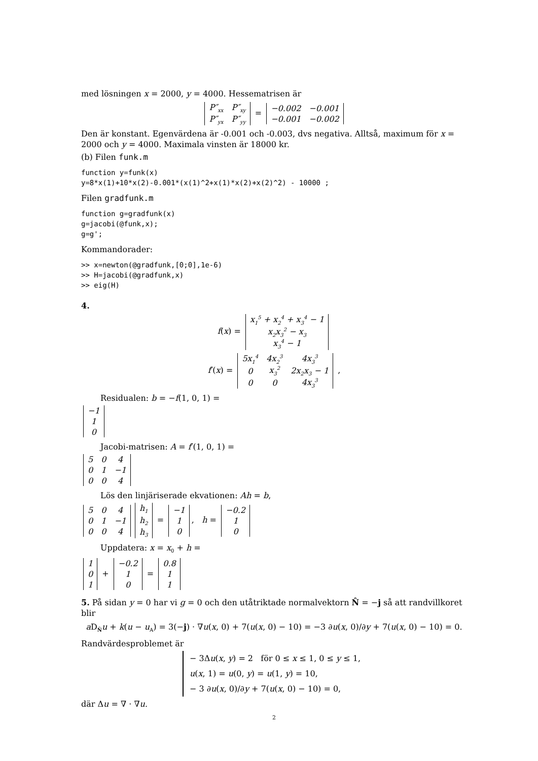med lösningen x = 2000, y = 4000. Hessematrisen är
| P″<sub>xx</sub> | P″<sub>xy</sub> |
| P″<sub>yx</sub> | P″<sub>yy</sub> |
=
| −0.002 | −0.001 |
| −0.001 | −0.002 |
Den är konstant. Egenvärdena är -0.001 och -0.003, dvs negativa. Alltså, maximum för x = 2000 och y = 4000. Maximala vinsten är 18000 kr.
(b) Filen funk.m
function y=funk(x)
y=8*x(1)+10*x(2)-0.001*(x(1)^2+x(1)*x(2)+x(2)^2) - 10000 ;
Filen gradfunk.m
function g=gradfunk(x)
g=jacobi(@funk,x);
g=g';
Kommandorader:
>> x=newton(@gradfunk,[0;0],1e-6)
>> H=jacobi(@gradfunk,x)
>> eig(H)
4.
f(x) =
| x<sub>1</sub><sup>5</sup> + x<sub>2</sub><sup>4</sup> + x<sub>3</sub><sup>4</sup> − 1 |
| x<sub>2</sub>x<sub>3</sub><sup>2</sup> − x<sub>3</sub> |
| x<sub>3</sub><sup>4</sup> − 1 |
f′(x) =
| 5x<sub>1</sub><sup>4</sup> | 4x<sub>2</sub><sup>3</sup> | 4x<sub>3</sub><sup>3</sup> |
| 0 | x<sub>3</sub><sup>2</sup> | 2x<sub>2</sub>x<sub>3</sub> − 1 |
| 0 | 0 | 4x<sub>3</sub><sup>3</sup> |
,
Residualen: b = −f(1, 0, 1) =
| −1 |
| 1 |
| 0 |
Jacobi-matrisen: A = f′(1, 0, 1) =
| 5 | 0 | 4 |
| 0 | 1 | −1 |
| 0 | 0 | 4 |
Lös den linjäriserade ekvationen: Ah = b,
| 5 | 0 | 4 |
| 0 | 1 | −1 |
| 0 | 0 | 4 |
| h<sub>1</sub> |
| h<sub>2</sub> |
| h<sub>3</sub> |
=
| −1 |
| 1 |
| 0 |
, h =
| −0.2 |
| 1 |
| 0 |
Uppdatera: x = x<sub>0</sub> + h =
| 1 |
| 0 |
| 1 |
+
| −0.2 |
| 1 |
| 0 |
=
| 0.8 |
| 1 |
| 1 |
5. På sidan y = 0 har vi g = 0 och den utåtriktade normalvektorn N̂ = −j så att randvillkoret blir
a D<sub>N̂</sub>u + k(u − u<sub>A</sub>) = 3(−j) · ∇u(x, 0) + 7(u(x, 0) − 10) = −3 ∂u(x, 0)/∂y + 7(u(x, 0) − 10) = 0.
Randvärdesproblemet är
− 3Δu(x, y) = 2 för 0 ≤ x ≤ 1, 0 ≤ y ≤ 1,
u(x, 1) = u(0, y) = u(1, y) = 10,
− 3 ∂u(x, 0)/∂y + 7(u(x, 0) − 10) = 0,
där Δu = ∇ · ∇u.
2